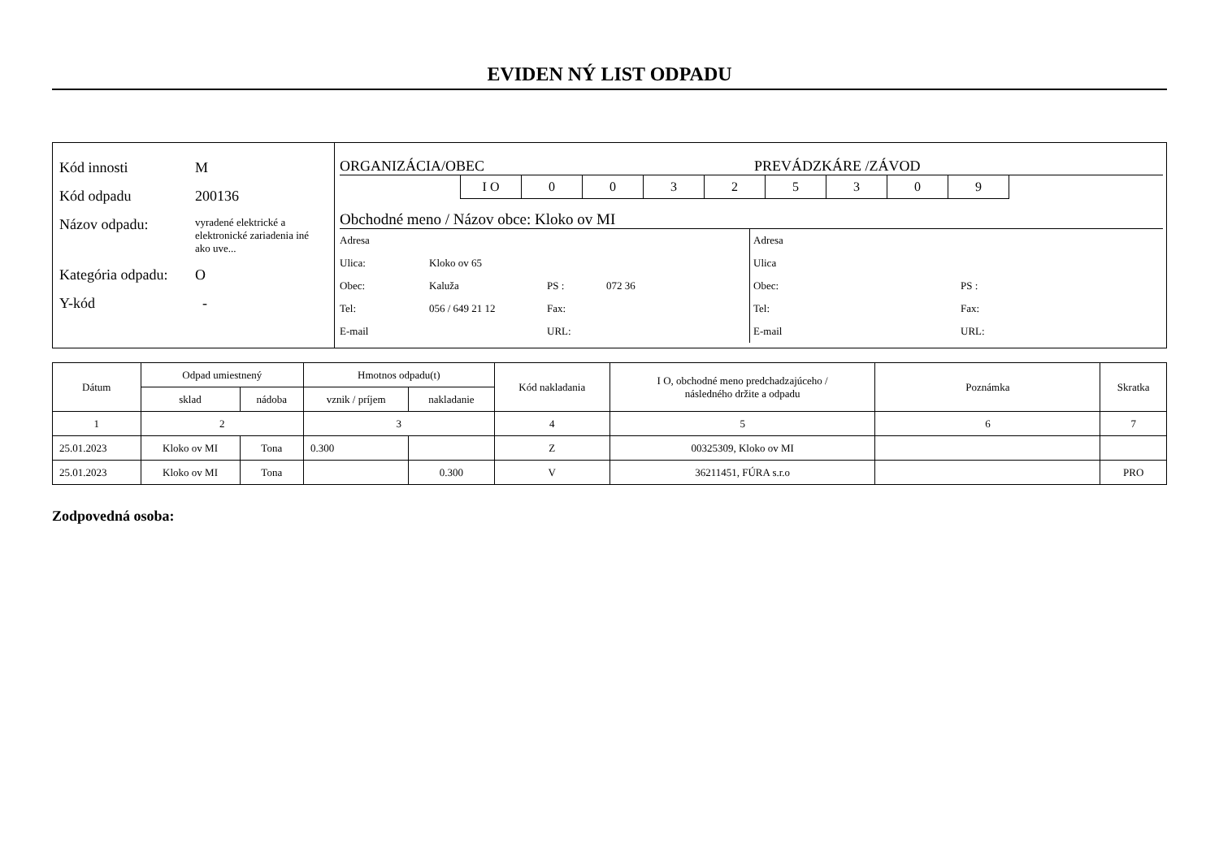EVIDEN NÝ LIST ODPADU
Kód innosti M
Kód odpadu 200136
Názov odpadu: vyradené elektrické a elektronické zariadenia iné ako uve...
Kategória odpadu: O
Y-kód -
ORGANIZÁCIA/OBEC PREVÁDZKÁRE /ZÁVOD
| I O | 0 | 0 | 3 | 2 | 5 | 3 | 0 | 9 |
Obchodné meno / Názov obce: Kloko ov MI
| Adresa | | | |
| Ulica: | Kloko ov 65 | | |
| Obec: | Kaluža | PS : | 072 36 |
| Tel: | 056 / 649 21 12 | Fax: | |
| E-mail | | URL: | |
| Adresa | |
| Ulica | |
| Obec: | PS : |
| Tel: | Fax: |
| E-mail | URL: |
| Dátum | Odpad umiestnený | | Hmotnos odpadu(t) | | Kód nakladania | I O, obchodné meno predchadzajúceho / následného držite a odpadu | Poznámka | Skratka |
| --- | --- | --- | --- | --- | --- | --- | --- | --- |
| | sklad | nádoba | vznik / príjem | nakladanie | | | | |
| 1 | 2 | | 3 | | 4 | 5 | 6 | 7 |
| 25.01.2023 | Kloko ov MI | Tona | 0.300 | | Z | 00325309, Kloko ov MI | | |
| 25.01.2023 | Kloko ov MI | Tona | | 0.300 | V | 36211451, FÚRA s.r.o | | PRO |
Zodpovedná osoba: